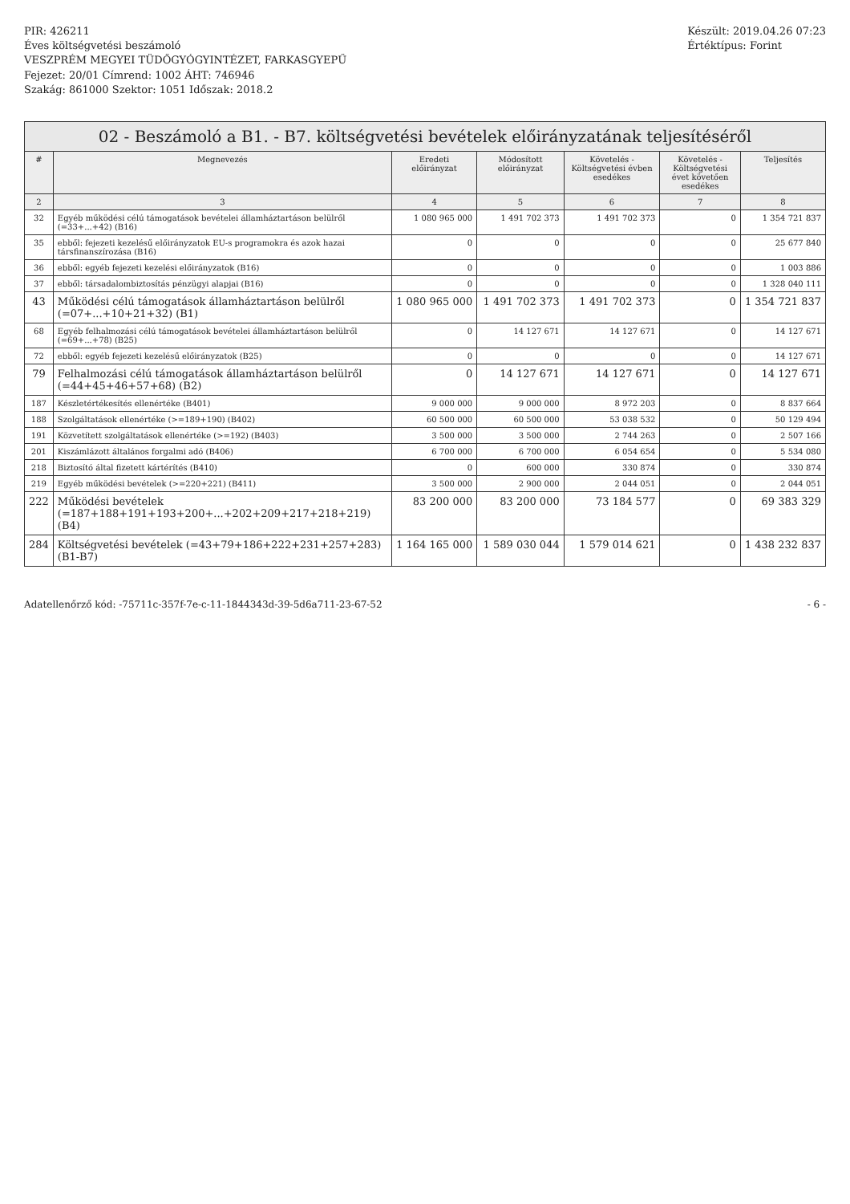PIR: 426211
Éves költségvetési beszámoló
VESZPRÉM MEGYEI TÜDŐGYÓGYINTÉZET, FARKASGYEPŰ
Fejezet: 20/01 Címrend: 1002 ÁHT: 746946
Szakág: 861000 Szektor: 1051 Időszak: 2018.2
Készült: 2019.04.26 07:23
Értéktípus: Forint
02 - Beszámoló a B1. - B7. költségvetési bevételek előirányzatának teljesítéséről
| # | Megnevezés | Eredeti előirányzat | Módosított előirányzat | Követelés - Költségvetési évben esedékes | Követelés - Költségvetési évet követően esedékes | Teljesítés |
| --- | --- | --- | --- | --- | --- | --- |
| 2 | 3 | 4 | 5 | 6 | 7 | 8 |
| 32 | Egyéb működési célú támogatások bevételei államháztartáson belülről (=33+...+42) (B16) | 1 080 965 000 | 1 491 702 373 | 1 491 702 373 | 0 | 1 354 721 837 |
| 35 | ebből: fejezeti kezelésű előirányzatok EU-s programokra és azok hazai társfinanszírozása (B16) | 0 | 0 | 0 | 0 | 25 677 840 |
| 36 | ebből: egyéb fejezeti kezelési előirányzatok (B16) | 0 | 0 | 0 | 0 | 1 003 886 |
| 37 | ebből: társadalombiztosítás pénzügyi alapjai (B16) | 0 | 0 | 0 | 0 | 1 328 040 111 |
| 43 | Működési célú támogatások államháztartáson belülről (=07+...+10+21+32) (B1) | 1 080 965 000 | 1 491 702 373 | 1 491 702 373 | 0 | 1 354 721 837 |
| 68 | Egyéb felhalmozási célú támogatások bevételei államháztartáson belülről (=69+...+78) (B25) | 0 | 14 127 671 | 14 127 671 | 0 | 14 127 671 |
| 72 | ebből: egyéb fejezeti kezelésű előirányzatok (B25) | 0 | 0 | 0 | 0 | 14 127 671 |
| 79 | Felhalmozási célú támogatások államháztartáson belülről (=44+45+46+57+68) (B2) | 0 | 14 127 671 | 14 127 671 | 0 | 14 127 671 |
| 187 | Készletértékesítés ellenértéke (B401) | 9 000 000 | 9 000 000 | 8 972 203 | 0 | 8 837 664 |
| 188 | Szolgáltatások ellenértéke (>=189+190) (B402) | 60 500 000 | 60 500 000 | 53 038 532 | 0 | 50 129 494 |
| 191 | Közvetített szolgáltatások ellenértéke (>=192) (B403) | 3 500 000 | 3 500 000 | 2 744 263 | 0 | 2 507 166 |
| 201 | Kiszámlázott általános forgalmi adó (B406) | 6 700 000 | 6 700 000 | 6 054 654 | 0 | 5 534 080 |
| 218 | Biztosító által fizetett kártérítés (B410) | 0 | 600 000 | 330 874 | 0 | 330 874 |
| 219 | Egyéb működési bevételek (>=220+221) (B411) | 3 500 000 | 2 900 000 | 2 044 051 | 0 | 2 044 051 |
| 222 | Működési bevételek (=187+188+191+193+200+...+202+209+217+218+219) (B4) | 83 200 000 | 83 200 000 | 73 184 577 | 0 | 69 383 329 |
| 284 | Költségvetési bevételek (=43+79+186+222+231+257+283) (B1-B7) | 1 164 165 000 | 1 589 030 044 | 1 579 014 621 | 0 | 1 438 232 837 |
Adatellenőrző kód: -75711c-357f-7e-c-11-1844343d-39-5d6a711-23-67-52 - 6 -